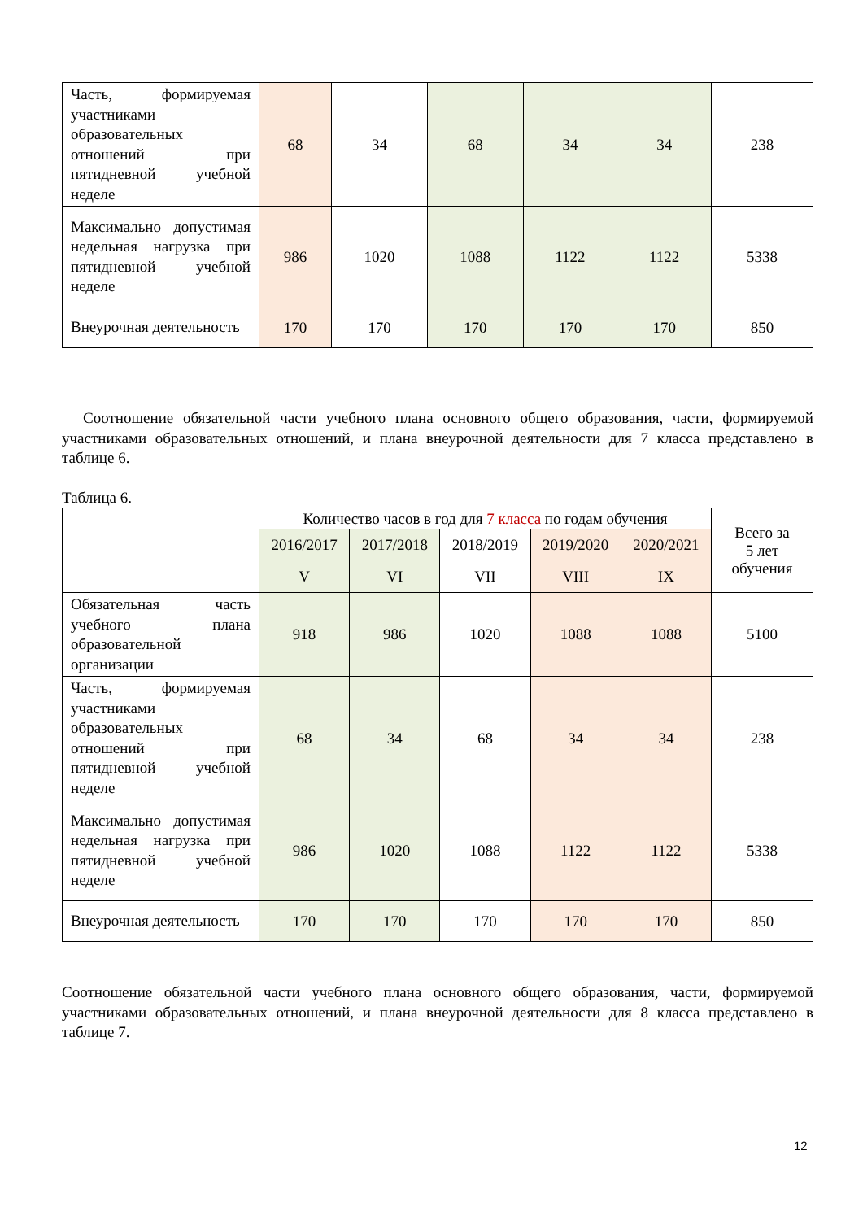| Часть, формируемая участниками образовательных отношений при пятидневной учебной неделе | 68 | 34 | 68 | 34 | 34 | 238 |
| Максимально допустимая недельная нагрузка при пятидневной учебной неделе | 986 | 1020 | 1088 | 1122 | 1122 | 5338 |
| Внеурочная деятельность | 170 | 170 | 170 | 170 | 170 | 850 |
Соотношение обязательной части учебного плана основного общего образования, части, формируемой участниками образовательных отношений, и плана внеурочной деятельности для 7 класса представлено в таблице 6.
Таблица 6.
| | Количество часов в год для 7 класса по годам обучения | | | | | Всего за 5 лет обучения |
| | 2016/2017 | 2017/2018 | 2018/2019 | 2019/2020 | 2020/2021 | |
| | V | VI | VII | VIII | IX | |
| Обязательная часть учебного плана образовательной организации | 918 | 986 | 1020 | 1088 | 1088 | 5100 |
| Часть, формируемая участниками образовательных отношений при пятидневной учебной неделе | 68 | 34 | 68 | 34 | 34 | 238 |
| Максимально допустимая недельная нагрузка при пятидневной учебной неделе | 986 | 1020 | 1088 | 1122 | 1122 | 5338 |
| Внеурочная деятельность | 170 | 170 | 170 | 170 | 170 | 850 |
Соотношение обязательной части учебного плана основного общего образования, части, формируемой участниками образовательных отношений, и плана внеурочной деятельности для 8 класса представлено в таблице 7.
12